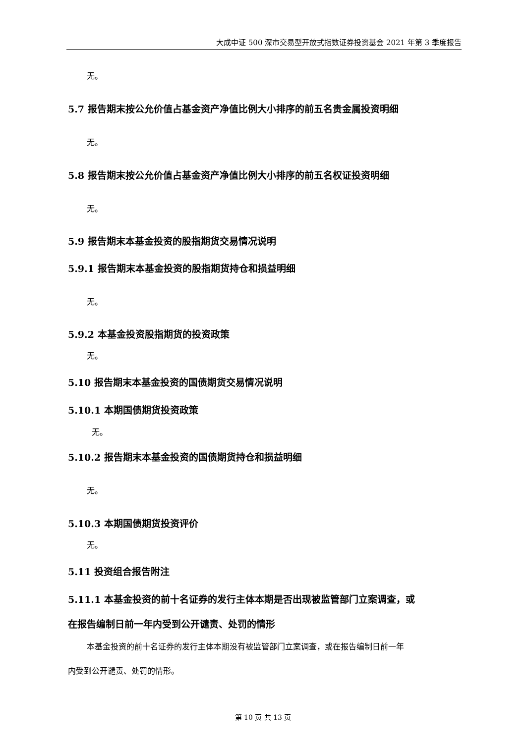大成中证 500 深市交易型开放式指数证券投资基金 2021 年第 3 季度报告
无。
5.7 报告期末按公允价值占基金资产净值比例大小排序的前五名贵金属投资明细
无。
5.8 报告期末按公允价值占基金资产净值比例大小排序的前五名权证投资明细
无。
5.9 报告期末本基金投资的股指期货交易情况说明
5.9.1 报告期末本基金投资的股指期货持仓和损益明细
无。
5.9.2 本基金投资股指期货的投资政策
无。
5.10 报告期末本基金投资的国债期货交易情况说明
5.10.1 本期国债期货投资政策
无。
5.10.2 报告期末本基金投资的国债期货持仓和损益明细
无。
5.10.3 本期国债期货投资评价
无。
5.11 投资组合报告附注
5.11.1 本基金投资的前十名证券的发行主体本期是否出现被监管部门立案调查，或
在报告编制日前一年内受到公开谴责、处罚的情形
本基金投资的前十名证券的发行主体本期没有被监管部门立案调查，或在报告编制日前一年
内受到公开谴责、处罚的情形。
第 10 页 共 13 页